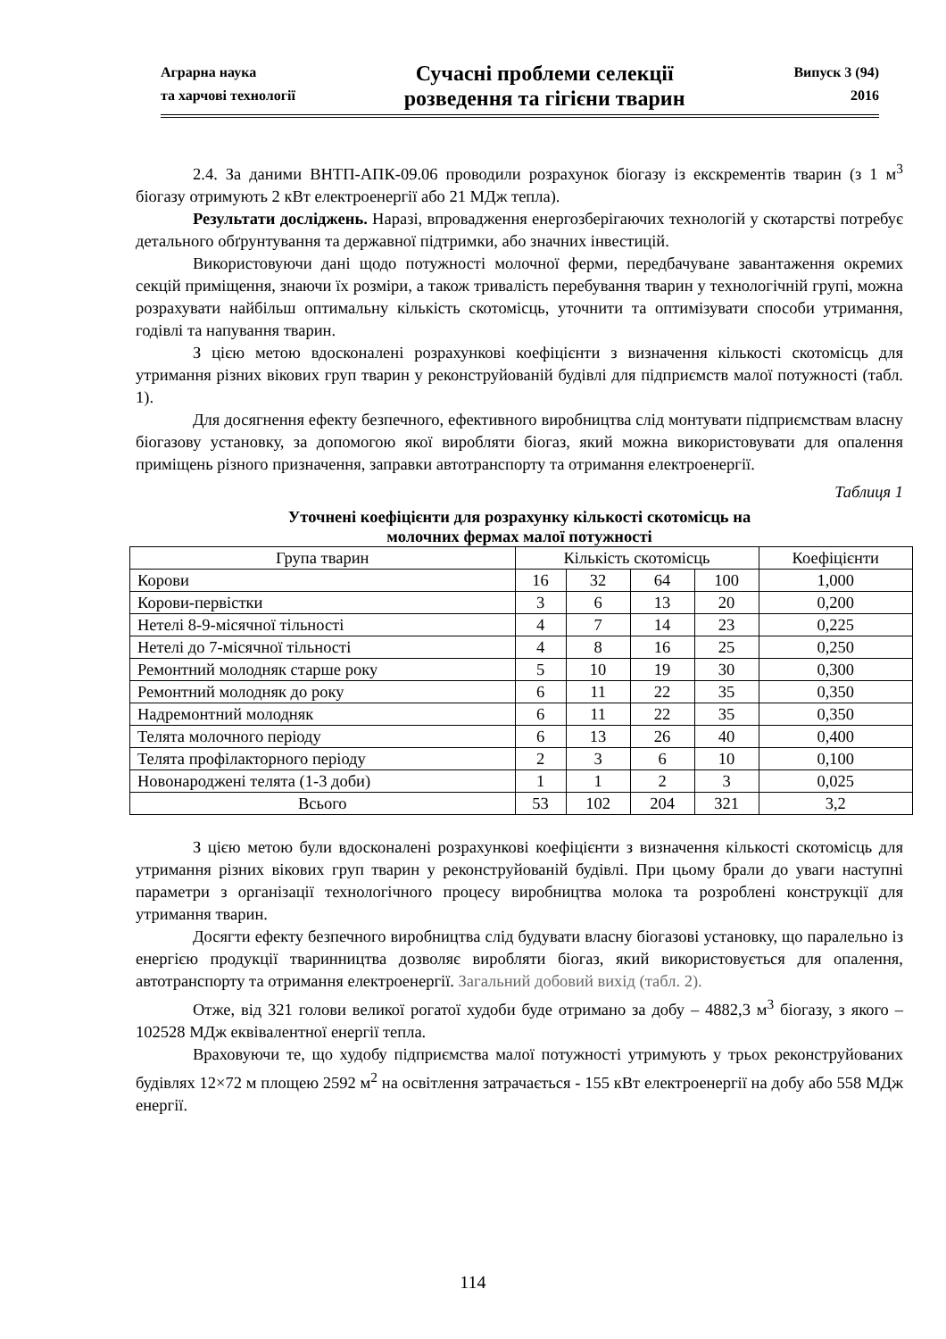Аграрна наука
та харчові технології
Сучасні проблеми селекції
розведення та гігієни тварин
Випуск 3 (94)
2016
2.4. За даними ВНТП-АПК-09.06 проводили розрахунок біогазу із екскрементів тварин (з 1 м<sup>3</sup> біогазу отримують 2 кВт електроенергії або 21 МДж тепла).
Результати досліджень. Наразі, впровадження енергозберігаючих технологій у скотарстві потребує детального обґрунтування та державної підтримки, або значних інвестицій.
Використовуючи дані щодо потужності молочної ферми, передбачуване завантаження окремих секцій приміщення, знаючи їх розміри, а також тривалість перебування тварин у технологічній групі, можна розрахувати найбільш оптимальну кількість скотомісць, уточнити та оптимізувати способи утримання, годівлі та напування тварин.
З цією метою вдосконалені розрахункові коефіцієнти з визначення кількості скотомісць для утримання різних вікових груп тварин у реконструйованій будівлі для підприємств малої потужності (табл. 1).
Для досягнення ефекту безпечного, ефективного виробництва слід монтувати підприємствам власну біогазову установку, за допомогою якої виробляти біогаз, який можна використовувати для опалення приміщень різного призначення, заправки автотранспорту та отримання електроенергії.
Таблиця 1
Уточнені коефіцієнти для розрахунку кількості скотомісць на
молочних фермах малої потужності
| Група тварин | Кількість скотомісць | | | | Коефіцієнти |
| --- | --- | --- | --- | --- | --- |
| Корови | 16 | 32 | 64 | 100 | 1,000 |
| Корови-первістки | 3 | 6 | 13 | 20 | 0,200 |
| Нетелі 8-9-місячної тільності | 4 | 7 | 14 | 23 | 0,225 |
| Нетелі до 7-місячної тільності | 4 | 8 | 16 | 25 | 0,250 |
| Ремонтний молодняк старше року | 5 | 10 | 19 | 30 | 0,300 |
| Ремонтний молодняк до року | 6 | 11 | 22 | 35 | 0,350 |
| Надремонтний молодняк | 6 | 11 | 22 | 35 | 0,350 |
| Телята молочного періоду | 6 | 13 | 26 | 40 | 0,400 |
| Телята профілакторного періоду | 2 | 3 | 6 | 10 | 0,100 |
| Новонароджені телята (1-3 доби) | 1 | 1 | 2 | 3 | 0,025 |
| Всього | 53 | 102 | 204 | 321 | 3,2 |
З цією метою були вдосконалені розрахункові коефіцієнти з визначення кількості скотомісць для утримання різних вікових груп тварин у реконструйованій будівлі. При цьому брали до уваги наступні параметри з організації технологічного процесу виробництва молока та розроблені конструкції для утримання тварин.
Досягти ефекту безпечного виробництва слід будувати власну біогазові установку, що паралельно із енергією продукції тваринництва дозволяє виробляти біогаз, який використовується для опалення, автотранспорту та отримання електроенергії. Загальний добовий вихід (табл. 2).
Отже, від 321 голови великої рогатої худоби буде отримано за добу – 4882,3 м<sup>3</sup> біогазу, з якого – 102528 МДж еквівалентної енергії тепла.
Враховуючи те, що худобу підприємства малої потужності утримують у трьох реконструйованих будівлях 12×72 м площею 2592 м<sup>2</sup> на освітлення затрачається - 155 кВт електроенергії на добу або 558 МДж енергії.
114